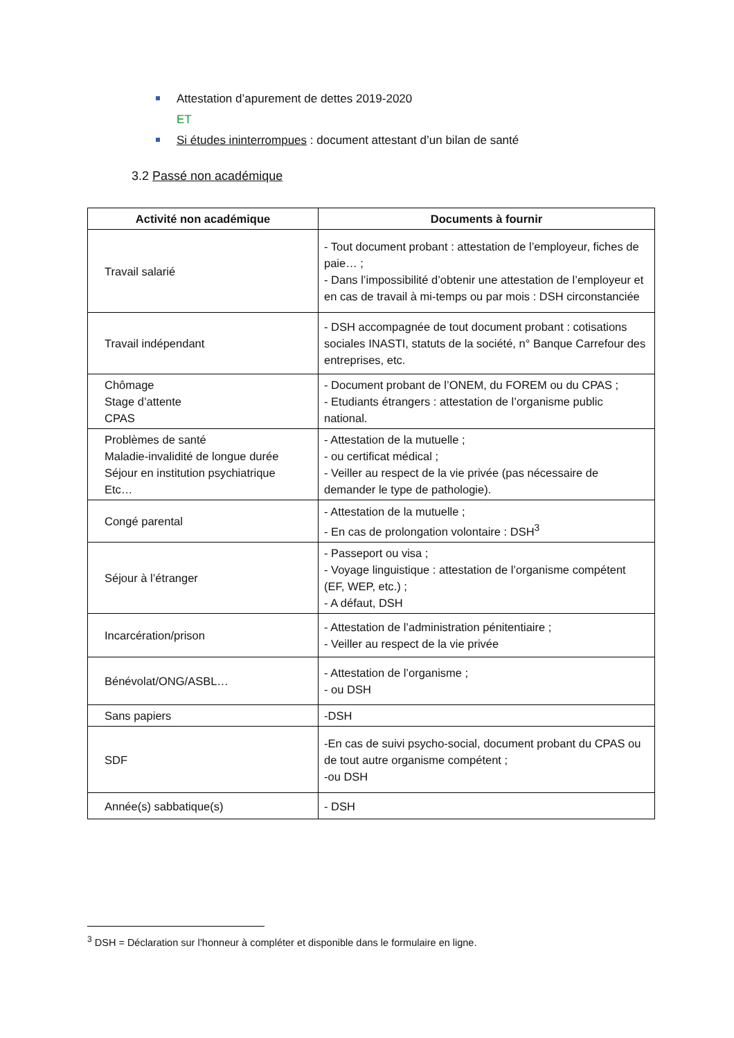Attestation d’apurement de dettes 2019-2020
ET
Si études ininterrompues : document attestant d’un bilan de santé
3.2 Passé non académique
| Activité non académique | Documents à fournir |
| --- | --- |
| Travail salarié | - Tout document probant : attestation de l’employeur, fiches de paie… ; - Dans l’impossibilité d’obtenir une attestation de l’employeur et en cas de travail à mi-temps ou par mois : DSH circonstanciée |
| Travail indépendant | - DSH accompagnée de tout document probant : cotisations sociales INASTI, statuts de la société, n° Banque Carrefour des entreprises, etc. |
| Chômage Stage d’attente CPAS | - Document probant de l’ONEM, du FOREM ou du CPAS ; - Etudiants étrangers : attestation de l’organisme public national. |
| Problèmes de santé Maladie-invalidité de longue durée Séjour en institution psychiatrique Etc… | - Attestation de la mutuelle ; - ou certificat médical ; - Veiller au respect de la vie privée (pas nécessaire de demander le type de pathologie). |
| Congé parental | - Attestation de la mutuelle ; - En cas de prolongation volontaire : DSH<sup>3</sup> |
| Séjour à l’étranger | - Passeport ou visa ; - Voyage linguistique : attestation de l’organisme compétent (EF, WEP, etc.) ; - A défaut, DSH |
| Incarcération/prison | - Attestation de l’administration pénitentiaire ; - Veiller au respect de la vie privée |
| Bénévolat/ONG/ASBL… | - Attestation de l’organisme ; - ou DSH |
| Sans papiers | -DSH |
| SDF | -En cas de suivi psycho-social, document probant du CPAS ou de tout autre organisme compétent ; -ou DSH |
| Année(s) sabbatique(s) | - DSH |
<sup>3</sup> DSH = Déclaration sur l’honneur à compléter et disponible dans le formulaire en ligne.